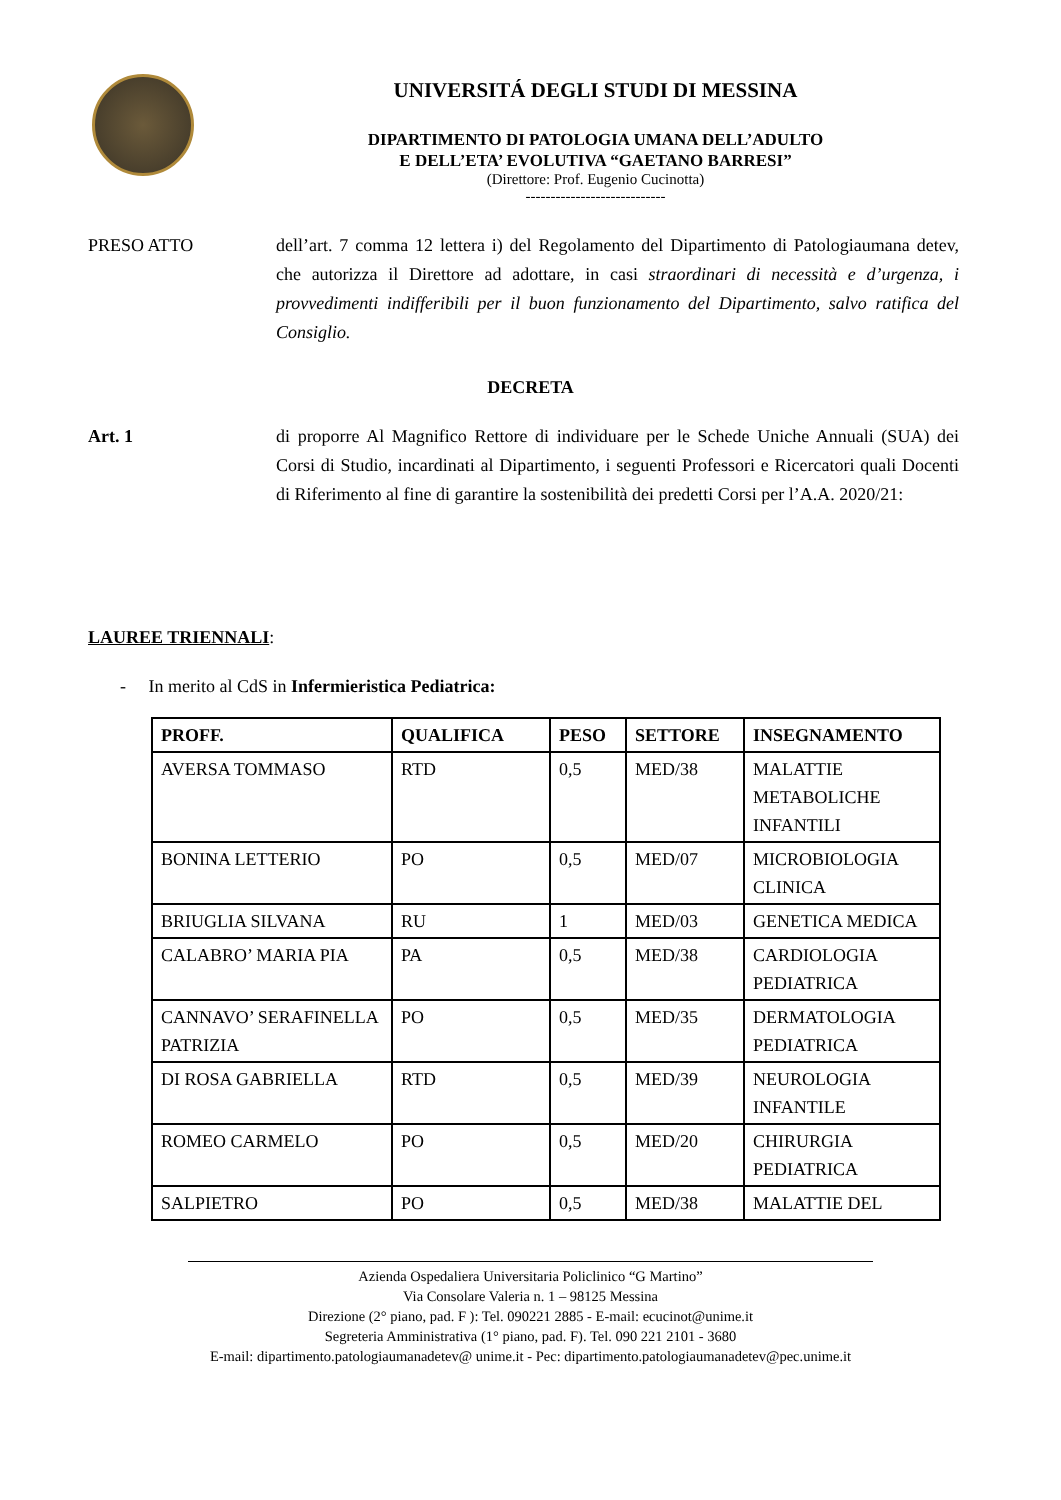UNIVERSITÁ DEGLI STUDI DI MESSINA
DIPARTIMENTO DI PATOLOGIA UMANA DELL’ADULTO
E DELL’ETA’ EVOLUTIVA “GAETANO BARRESI”
(Direttore: Prof. Eugenio Cucinotta)
----------------------------
PRESO ATTO dell’art. 7 comma 12 lettera i) del Regolamento del Dipartimento di Patologiaumana detev, che autorizza il Direttore ad adottare, in casi straordinari di necessità e d’urgenza, i provvedimenti indifferibili per il buon funzionamento del Dipartimento, salvo ratifica del Consiglio.
DECRETA
Art. 1 di proporre Al Magnifico Rettore di individuare per le Schede Uniche Annuali (SUA) dei Corsi di Studio, incardinati al Dipartimento, i seguenti Professori e Ricercatori quali Docenti di Riferimento al fine di garantire la sostenibilità dei predetti Corsi per l’A.A. 2020/21:
LAUREE TRIENNALI:
- In merito al CdS in Infermieristica Pediatrica:
| PROFF. | QUALIFICA | PESO | SETTORE | INSEGNAMENTO |
| --- | --- | --- | --- | --- |
| AVERSA TOMMASO | RTD | 0,5 | MED/38 | MALATTIE METABOLICHE INFANTILI |
| BONINA LETTERIO | PO | 0,5 | MED/07 | MICROBIOLOGIA CLINICA |
| BRIUGLIA SILVANA | RU | 1 | MED/03 | GENETICA MEDICA |
| CALABRO’ MARIA PIA | PA | 0,5 | MED/38 | CARDIOLOGIA PEDIATRICA |
| CANNAVO’ SERAFINELLA PATRIZIA | PO | 0,5 | MED/35 | DERMATOLOGIA PEDIATRICA |
| DI ROSA GABRIELLA | RTD | 0,5 | MED/39 | NEUROLOGIA INFANTILE |
| ROMEO CARMELO | PO | 0,5 | MED/20 | CHIRURGIA PEDIATRICA |
| SALPIETRO | PO | 0,5 | MED/38 | MALATTIE DEL |
Azienda Ospedaliera Universitaria Policlinico “G Martino”
Via Consolare Valeria n. 1 – 98125 Messina
Direzione (2° piano, pad. F ): Tel. 090221 2885 - E-mail: ecucinot@unime.it
Segreteria Amministrativa (1° piano, pad. F). Tel. 090 221 2101 - 3680
E-mail: dipartimento.patologiaumanadetev@ unime.it - Pec: dipartimento.patologiaumanadetev@pec.unime.it